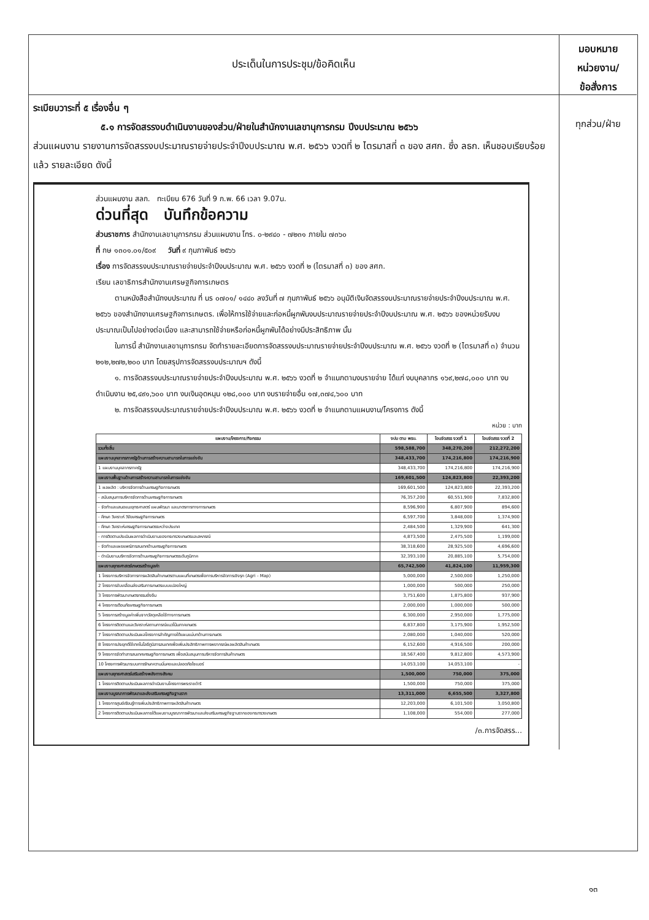ประเด็นในการประชุม/ข้อคิดเห็น
มอบหมาย
หน่วยงาน/
ข้อสั่งการ
ระเบียบวาระที่ ๕ เรื่องอื่น ๆ
๕.๑ การจัดสรรงบดำเนินงานของส่วน/ฝ่ายในสำนักงานเลขานุการกรม ปีงบประมาณ ๒๕๖๖
ส่วนแผนงาน รายงานการจัดสรรงบประมาณรายจ่ายประจำปีงบประมาณ พ.ศ. ๒๕๖๖ งวดที่ ๒ ไตรมาสที่ ๓ ของ สศก. ซึ่ง ลธก. เห็นชอบเรียบร้อยแล้ว รายละเอียด ดังนี้
ส่วนแผนงาน สลก. ทะเบียน 676 วันที่ 9 ก.พ. 66 เวลา 9.07น.
ด่วนที่สุด บันทึกข้อความ
ส่วนราชการ สำนักงานเลขานุการกรม ส่วนแผนงาน โทร. ๐-๒๙๔๐ - ๗๒๓๑ ภายใน ๗๓๖๐
ที่ กษ ๑๓๐๑.๐๑/๕๐๙ วันที่ ๙ กุมภาพันธ์ ๒๕๖๖
เรื่อง การจัดสรรงบประมาณรายจ่ายประจำปีงบประมาณ พ.ศ. ๒๕๖๖ งวดที่ ๒ (ไตรมาสที่ ๓) ของ สศก.
เรียน เลขาธิการสำนักงานเศรษฐกิจการเกษตร
ตามหนังสือสำนักงบประมาณ ที่ นร ๐๗๐๑/ ๑๔๔๐ ลงวันที่ ๗ กุมภาพันธ์ ๒๕๖๖ อนุมัติเงินจัดสรรงบประมาณรายจ่ายประจำปีงบประมาณ พ.ศ. ๒๕๖๖ ของสำนักงานเศรษฐกิจการเกษตร. เพื่อให้การใช้จ่ายและก่อหนี้ผูกพันงบประมาณรายจ่ายประจำปีงบประมาณ พ.ศ. ๒๕๖๖ ของหน่วยรับงบประมาณเป็นไปอย่างต่อเนื่อง และสามารถใช้จ่ายหรือก่อหนี้ผูกพันได้อย่างมีประสิทธิภาพ นั้น
ในการนี้ สำนักงานเลขานุการกรม จัดทำรายละเอียดการจัดสรรงบประมาณรายจ่ายประจำปีงบประมาณ พ.ศ. ๒๕๖๖ งวดที่ ๒ (ไตรมาสที่ ๓) จำนวน ๒๑๒,๒๗๒,๒๐๐ บาท โดยสรุปการจัดสรรงบประมาณฯ ดังนี้
๑. การจัดสรรงบประมาณรายจ่ายประจำปีงบประมาณ พ.ศ. ๒๕๖๖ งวดที่ ๒ จำแนกตามงบรายจ่าย ได้แก่ งบบุคลากร ๑๖๙,๒๗๘,๐๐๐ บาท งบดำเนินงาน ๒๕,๔๙๑,๖๐๐ บาท งบเงินอุดหนุน ๑๒๘,๐๐๐ บาท งบรายจ่ายอื่น ๑๗,๓๗๔,๖๐๐ บาท
๒. การจัดสรรงบประมาณรายจ่ายประจำปีงบประมาณ พ.ศ. ๒๕๖๖ งวดที่ ๒ จำแนกตามแผนงาน/โครงการ ดังนี้
หน่วย : บาท
| แผนงาน/โครงการ/กิจกรรม | งปม ตาม พรบ. | โอนจัดสรร งวดที่ 1 | โอนจัดสรร งวดที่ 2 |
| --- | --- | --- | --- |
| รวมทั้งสิ้น | 598,588,700 | 348,270,200 | 212,272,200 |
| แผนงานบุคลากรภาครัฐด้านการสร้างความสามารถในการแข่งขัน | 348,433,700 | 174,216,800 | 174,216,900 |
| 1 แผนงานบุคลากรภาครัฐ | 348,433,700 | 174,216,800 | 174,216,900 |
| แผนงานพื้นฐานด้านการสร้างความสามารถในการแข่งขัน | 169,601,500 | 124,823,800 | 22,393,200 |
| 1 ผลผลิต : บริหารจัดการด้านเศรษฐกิจการเกษตร | 169,601,500 | 124,823,800 | 22,393,200 |
| - สนับสนุนการบริหารจัดการด้านเศรษฐกิจการเกษตร | 76,357,200 | 60,551,900 | 7,832,800 |
| - จัดทำและเสนอแนะยุทธศาสตร์ แผนพัฒนา และมาตรการทางการเกษตร | 8,596,900 | 6,807,900 | 894,600 |
| - ศึกษา วิเคราะห์ วิจัยเศรษฐกิจการเกษตร | 6,597,700 | 3,848,000 | 1,374,900 |
| - ศึกษา วิเคราะห์เศรษฐกิจการเกษตรระหว่างประเทศ | 2,484,500 | 1,329,900 | 641,300 |
| - การติดตามประเมินผลการดำเนินงานของกระทรวงเกษตรและสหกรณ์ | 4,873,500 | 2,475,500 | 1,199,000 |
| - จัดทำและเผยแพร่สารสนเทศด้านเศรษฐกิจการเกษตร | 38,318,600 | 28,925,500 | 4,696,600 |
| - ดำเนินงานบริหารจัดการด้านเศรษฐกิจการเกษตรระดับภูมิภาค | 32,393,100 | 20,885,100 | 5,754,000 |
| แผนงานยุทธศาสตร์เกษตรสร้างมูลค่า | 65,742,500 | 41,824,100 | 11,959,300 |
| 1 โครงการบริหารจัดการการผลิตสินค้าเกษตรตามแผนที่เกษตรเพื่อการบริหารจัดการเชิงรุก (Agri - Map) | 5,000,000 | 2,500,000 | 1,250,000 |
| 2 โครงการขับเคลื่อนส่งเสริมการเกษตรแบบแปลงใหญ่ | 1,000,000 | 500,000 | 250,000 |
| 3 โครงการพัฒนาเกษตรกรรมยั่งยืน | 3,751,600 | 1,875,800 | 937,900 |
| 4 โครงการเตือนภัยเศรษฐกิจการเกษตร | 2,000,000 | 1,000,000 | 500,000 |
| 5 โครงการสร้างมูลค่าเพิ่มจากวัสดุเหลือใช้ทางการเกษตร | 6,300,000 | 2,950,000 | 1,775,000 |
| 6 โครงการติดตามและวิเคราะห์สถานการณ์แนวโน้มภาคเกษตร | 6,837,800 | 3,175,900 | 1,952,500 |
| 7 โครงการติดตามประเมินผลโครงการสำคัญภายใต้แผนแม่บทด้านการเกษตร | 2,080,000 | 1,040,000 | 520,000 |
| 8 โครงการประยุกต์ใช้เทคโนโลยีภูมิสารสนเทศเพื่อเพิ่มประสิทธิภาพการพยากรณ์ผลผลิตสินค้าเกษตร | 6,152,600 | 4,916,500 | 200,000 |
| 9 โครงการจัดทำสารสนเทศเศรษฐกิจการเกษตร เพื่อสนับสนุนการบริหารจัดการสินค้าเกษตร | 18,567,400 | 9,812,800 | 4,573,900 |
| 10 โครงการพัฒนาระบบการรักษาความมั่นคงและปลอดภัยไซเบอร์ | 14,053,100 | 14,053,100 | - |
| แผนงานยุทธศาสตร์เสริมสร้างพลังทางสังคม | 1,500,000 | 750,000 | 375,000 |
| 1 โครงการติดตามประเมินผลการดำเนินงานโครงการพระราชดำริ | 1,500,000 | 750,000 | 375,000 |
| แผนงานบูรณาการพัฒนาและส่งเสริมเศรษฐกิจฐานราก | 13,311,000 | 6,655,500 | 3,327,800 |
| 1 โครงการศูนย์เรียนรู้การเพิ่มประสิทธิภาพการผลิตสินค้าเกษตร | 12,203,000 | 6,101,500 | 3,050,800 |
| 2 โครงการติดตามประเมินผลภายใต้แผนงานบูรณาการพัฒนาและส่งเสริมเศรษฐกิจฐานรากของกระทรวงเกษตร | 1,108,000 | 554,000 | 277,000 |
/๓.การจัดสรร...
ทุกส่วน/ฝ่าย
๑๓